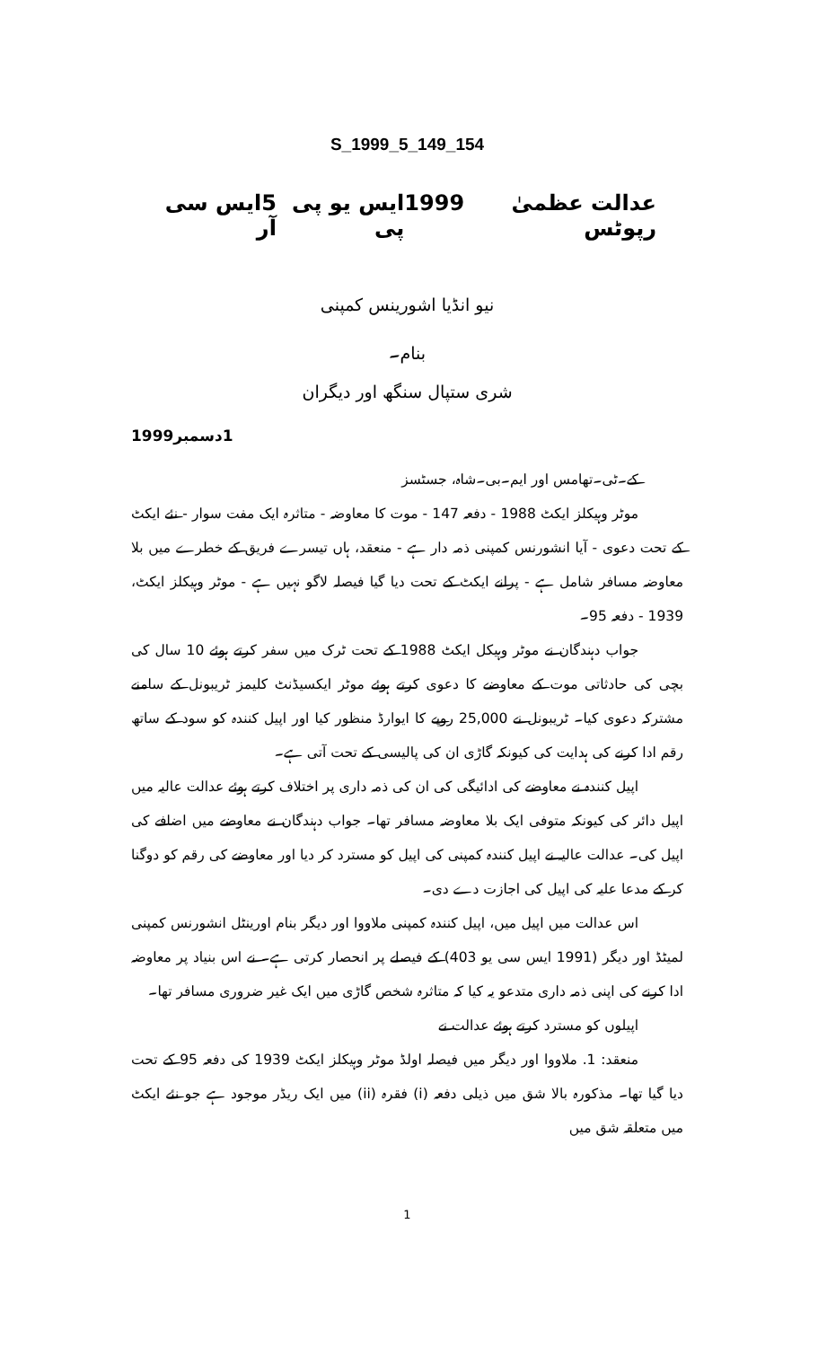S_1999_5_149_154
عدالت عظمیٰ رپوٹس 1999 ایس یو پی پی 5ایس سی آر
نیو انڈیا اشورینس کمپنی
بنام۔
شری ستپال سنگھ اور دیگران
1دسمبر1999
کے۔ٹی۔تھامس اور ایم۔بی۔شاہ، جسٹسز
موٹر وہیکلز ایکٹ 1988 - دفعہ 147 - موت کا معاوضہ - متاثرہ ایک مفت سوار - نئے ایکٹ کے تحت دعوی - آیا انشورنس کمپنی ذمہ دار ہے - منعقد، ہاں تیسرے فریق کے خطرے میں بلا معاوضہ مسافر شامل ہے - پرانے ایکٹ کے تحت دیا گیا فیصلہ لاگو نہیں ہے - موٹر وہیکلز ایکٹ، 1939 - دفعہ 95۔
جواب دہندگان نے موٹر وہیکل ایکٹ 1988 کے تحت ٹرک میں سفر کرتے ہوئے 10 سال کی بچی کی حادثاتی موت کے معاوضے کا دعوی کرتے ہوئے موٹر ایکسیڈنٹ کلیمز ٹریبونل کے سامنے مشترکہ دعوی کیا۔ ٹریبونل نے 25,000 روپے کا ایوارڈ منظور کیا اور اپیل کنندہ کو سود کے ساتھ رقم ادا کرنے کی ہدایت کی کیونکہ گاڑی ان کی پالیسی کے تحت آتی ہے۔
اپیل کنندہ نے معاوضے کی ادائیگی کی ان کی ذمہ داری پر اختلاف کرتے ہوئے عدالت عالیہ میں اپیل دائر کی کیونکہ متوفی ایک بلا معاوضہ مسافر تھا۔ جواب دہندگان نے معاوضے میں اضافے کی اپیل کی۔ عدالت عالیہ نے اپیل کنندہ کمپنی کی اپیل کو مسترد کر دیا اور معاوضے کی رقم کو دوگنا کر کے مدعا علیہ کی اپیل کی اجازت دے دی۔
اس عدالت میں اپیل میں، اپیل کنندہ کمپنی ملاووا اور دیگر بنام اورینٹل انشورنس کمپنی لمیٹڈ اور دیگر (1991 ایس سی یو 403) کے فیصلے پر انحصار کرتی ہے۔ نے اس بنیاد پر معاوضہ ادا کرنے کی اپنی ذمہ داری متدعو یہ کیا کہ متاثرہ شخص گاڑی میں ایک غیر ضروری مسافر تھا۔
اپیلوں کو مسترد کرتے ہوئے عدالت نے
منعقد: 1. ملاووا اور دیگر میں فیصلہ اولڈ موٹر وہیکلز ایکٹ 1939 کی دفعہ 95 کے تحت دیا گیا تھا۔ مذکورہ بالا شق میں ذیلی دفعہ (i) فقرہ (ii) میں ایک ریڈر موجود ہے جو نئے ایکٹ میں متعلقہ شق میں
1